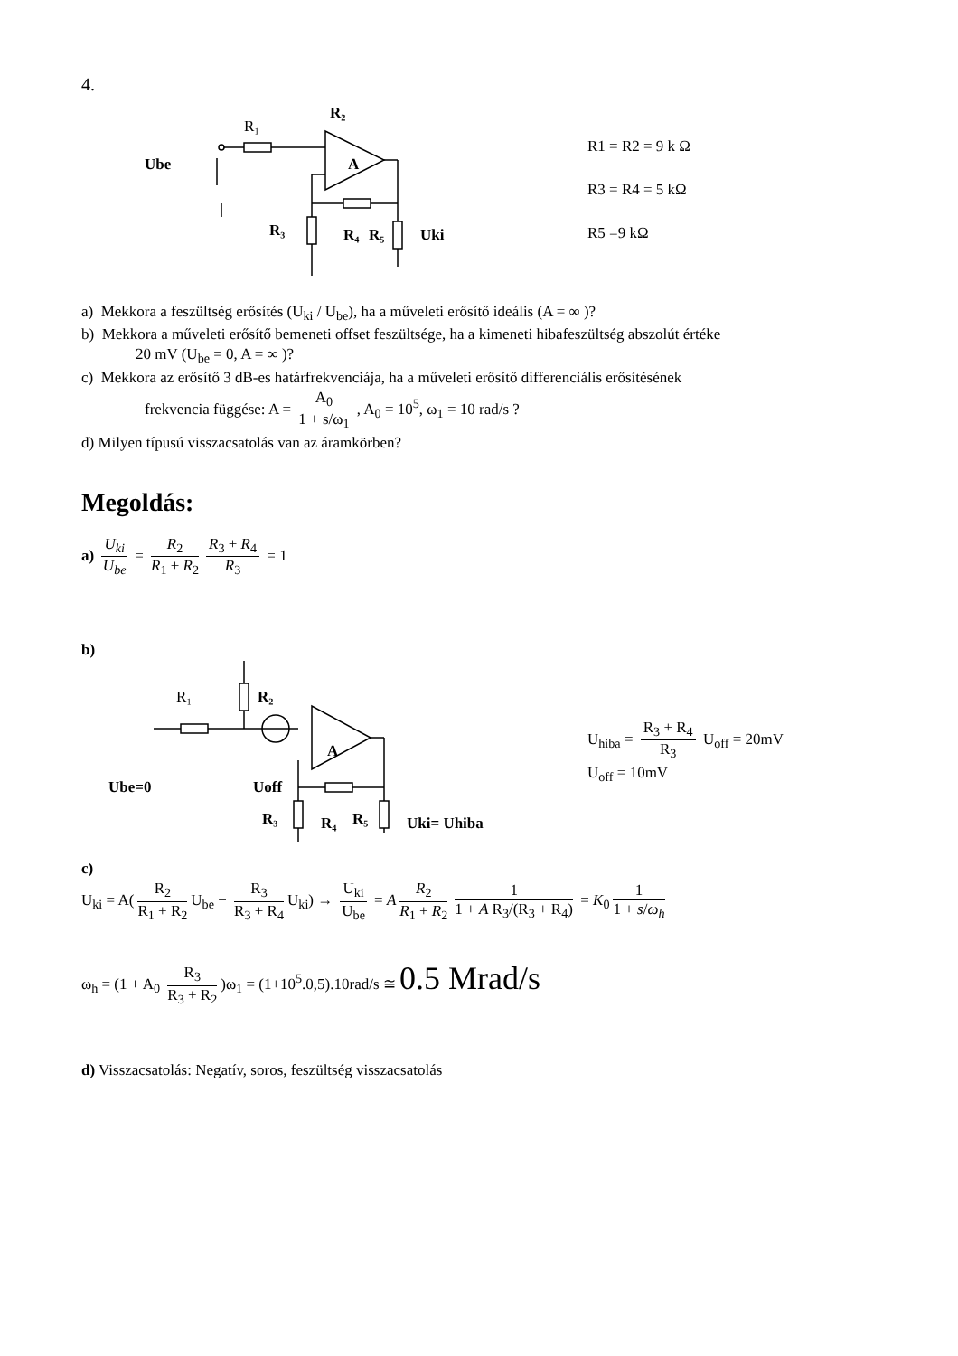4.
R₁
R₂
A
Ube
R₃
R₄
R₅
Uki
R1 = R2 = 9 k Ω
R3 = R4 = 5 kΩ
R5 =9 kΩ
a) Mekkora a feszültség erősítés (U<sub>ki</sub> / U<sub>be</sub>), ha a műveleti erősítő ideális (A = ∞ )?
b) Mekkora a műveleti erősítő bemeneti offset feszültsége, ha a kimeneti hibafeszültség abszolút értéke
20 mV (U<sub>be</sub> = 0, A = ∞ )?
c) Mekkora az erősítő 3 dB-es határfrekvenciája, ha a műveleti erősítő differenciális erősítésének
frekvencia függése: A = A<sub>0</sub> 1 + s/ω<sub>1</sub> , A<sub>0</sub> = 10<sup>5</sup>, ω<sub>1</sub> = 10 rad/s ?
d) Milyen típusú visszacsatolás van az áramkörben?
Megoldás:
a) U<sub>ki</sub> U<sub>be</sub> = R<sub>2</sub> R<sub>1</sub> + R<sub>2</sub> R<sub>3</sub> + R<sub>4</sub> R<sub>3</sub> = 1
b)
R₁
R₂
A
Ube=0
Uoff
R₃
R₄
R₅
Uki= Uhiba
U<sub>hiba</sub> = R<sub>3</sub> + R<sub>4</sub> R<sub>3</sub> U<sub>off</sub> = 20mV
U<sub>off</sub> = 10mV
c)
U<sub>ki</sub> = A(R<sub>2</sub> R<sub>1</sub> + R<sub>2</sub> U<sub>be</sub> − R<sub>3</sub> R<sub>3</sub> + R<sub>4</sub> U<sub>ki</sub>) → U<sub>ki</sub> U<sub>be</sub> = A R<sub>2</sub> R<sub>1</sub> + R<sub>2</sub> 1 1 + A R<sub>3</sub>/(R<sub>3</sub> + R<sub>4</sub>) = K<sub>0</sub> 1 1 + s/ω<sub>h</sub>
ω<sub>h</sub> = (1 + A<sub>0</sub> R<sub>3</sub> R<sub>3</sub> + R<sub>2</sub>)ω<sub>1</sub> = (1+10<sup>5</sup>.0,5).10rad/s ≅ 0.5 Mrad/s
d) Visszacsatolás: Negatív, soros, feszültség visszacsatolás